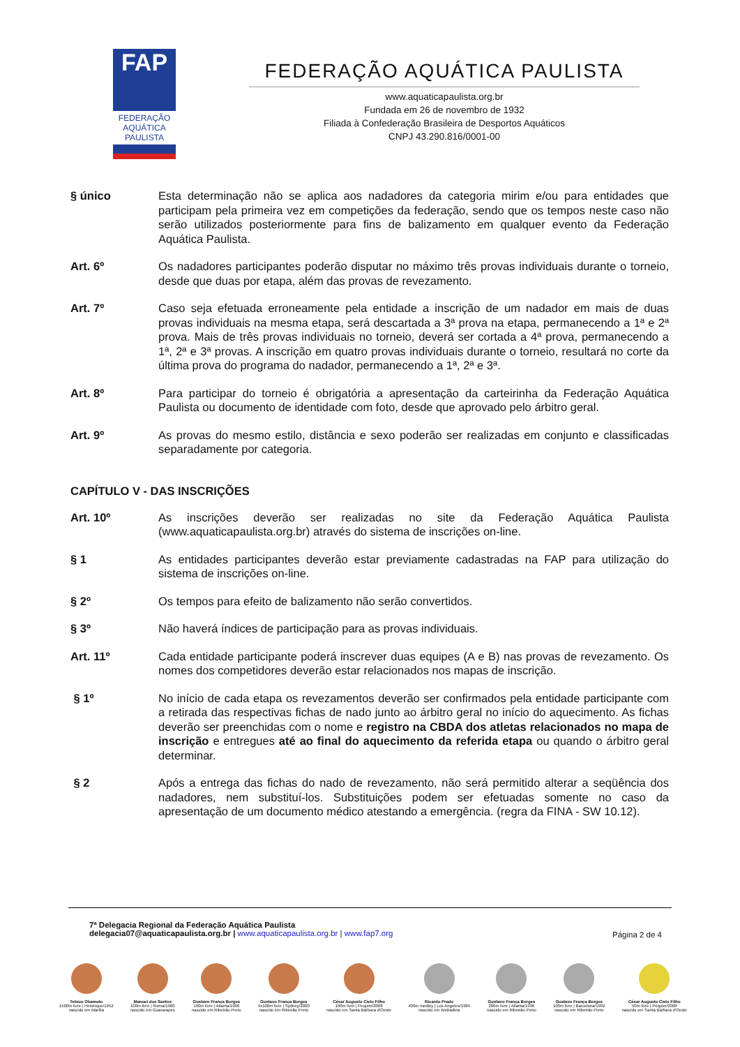FAP
FEDERAÇÃO AQUÁTICA PAULISTA
FEDERAÇÃO AQUÁTICA PAULISTA
www.aquaticapaulista.org.br
Fundada em 26 de novembro de 1932
Filiada à Confederação Brasileira de Desportos Aquáticos
CNPJ 43.290.816/0001-00
§ único Esta determinação não se aplica aos nadadores da categoria mirim e/ou para entidades que participam pela primeira vez em competições da federação, sendo que os tempos neste caso não serão utilizados posteriormente para fins de balizamento em qualquer evento da Federação Aquática Paulista.
Art. 6º Os nadadores participantes poderão disputar no máximo três provas individuais durante o torneio, desde que duas por etapa, além das provas de revezamento.
Art. 7º Caso seja efetuada erroneamente pela entidade a inscrição de um nadador em mais de duas provas individuais na mesma etapa, será descartada a 3ª prova na etapa, permanecendo a 1ª e 2ª prova. Mais de três provas individuais no torneio, deverá ser cortada a 4ª prova, permanecendo a 1ª, 2ª e 3ª provas. A inscrição em quatro provas individuais durante o torneio, resultará no corte da última prova do programa do nadador, permanecendo a 1ª, 2ª e 3ª.
Art. 8º Para participar do torneio é obrigatória a apresentação da carteirinha da Federação Aquática Paulista ou documento de identidade com foto, desde que aprovado pelo árbitro geral.
Art. 9º As provas do mesmo estilo, distância e sexo poderão ser realizadas em conjunto e classificadas separadamente por categoria.
CAPÍTULO V - DAS INSCRIÇÕES
Art. 10º As inscrições deverão ser realizadas no site da Federação Aquática Paulista (www.aquaticapaulista.org.br) através do sistema de inscrições on-line.
§ 1 As entidades participantes deverão estar previamente cadastradas na FAP para utilização do sistema de inscrições on-line.
§ 2º Os tempos para efeito de balizamento não serão convertidos.
§ 3º Não haverá índices de participação para as provas individuais.
Art. 11º Cada entidade participante poderá inscrever duas equipes (A e B) nas provas de revezamento. Os nomes dos competidores deverão estar relacionados nos mapas de inscrição.
§ 1º No início de cada etapa os revezamentos deverão ser confirmados pela entidade participante com a retirada das respectivas fichas de nado junto ao árbitro geral no início do aquecimento. As fichas deverão ser preenchidas com o nome e registro na CBDA dos atletas relacionados no mapa de inscrição e entregues até ao final do aquecimento da referida etapa ou quando o árbitro geral determinar.
§ 2 Após a entrega das fichas do nado de revezamento, não será permitido alterar a seqüência dos nadadores, nem substituí-los. Substituições podem ser efetuadas somente no caso da apresentação de um documento médico atestando a emergência. (regra da FINA - SW 10.12).
7ª Delegacia Regional da Federação Aquática Paulista
delegacia07@aquaticapaulista.org.br | www.aquaticapaulista.org.br | www.fap7.org
Página 2 de 4
Tetsuo Okamoto
1500m livre | Helsinque/1952
nascido em Marília
Manoel dos Santos
100m livre | Roma/1960
nascido em Guararapes
Gustavo França Borges
100m livre | Atlanta/1996
nascido em Ribeirão Preto
Gustavo França Borges
4x100m livre | Sydney/2000
nascido em Ribeirão Preto
César Augusto Cielo Filho
100m livre | Pequim/2008
nascido em Santa Bárbara d'Oeste
Ricardo Prado
400m medley | Los Angeles/1984
nascido em Andradina
Gustavo França Borges
200m livre | Atlanta/1996
nascido em Ribeirão Preto
Gustavo França Borges
100m livre | Barcelona/1992
nascido em Ribeirão Preto
César Augusto Cielo Filho
50m livre | Pequim/2008
nascido em Santa Bárbara d'Oeste